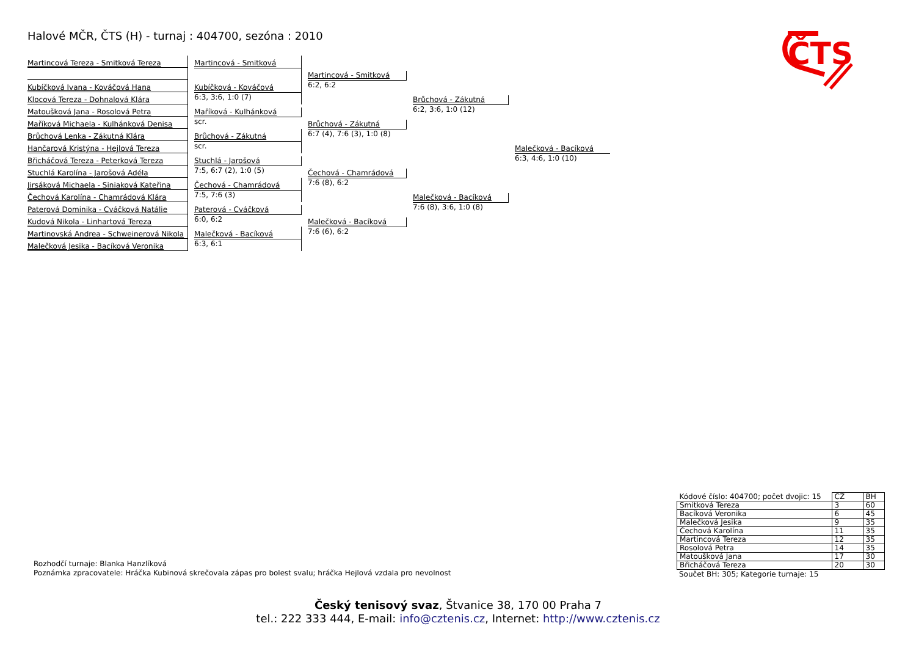Halové MČR, ČTS (H) - turnaj : 404700, sezóna : 2010
ČTS
Martincová Tereza - Smitková Tereza
Kubíčková Ivana - Kováčová Hana
Klocová Tereza - Dohnalová Klára
Matoušková Jana - Rosolová Petra
Maříková Michaela - Kulhánková Denisa
Brůchová Lenka - Zákutná Klára
Hančarová Kristýna - Hejlová Tereza
Břicháčová Tereza - Peterková Tereza
Stuchlá Karolína - Jarošová Adéla
Jirsáková Michaela - Siniaková Kateřina
Čechová Karolína - Chamrádová Klára
Paterová Dominika - Cváčková Natálie
Kudová Nikola - Linhartová Tereza
Martinovská Andrea - Schweinerová Nikola
Malečková Jesika - Bacíková Veronika
Martincová - Smitková
Kubíčková - Kováčová
6:3, 3:6, 1:0 (7)
Maříková - Kulhánková
scr.
Brůchová - Zákutná
scr.
Stuchlá - Jarošová
7:5, 6:7 (2), 1:0 (5)
Čechová - Chamrádová
7:5, 7:6 (3)
Paterová - Cváčková
6:0, 6:2
Malečková - Bacíková
6:3, 6:1
Martincová - Smitková
6:2, 6:2
Brůchová - Zákutná
6:7 (4), 7:6 (3), 1:0 (8)
Čechová - Chamrádová
7:6 (8), 6:2
Malečková - Bacíková
7:6 (6), 6:2
Brůchová - Zákutná
6:2, 3:6, 1:0 (12)
Malečková - Bacíková
7:6 (8), 3:6, 1:0 (8)
Malečková - Bacíková
6:3, 4:6, 1:0 (10)
Rozhodčí turnaje: Blanka Hanzlíková
Poznámka zpracovatele: Hráčka Kubinová skrečovala zápas pro bolest svalu; hráčka Hejlová vzdala pro nevolnost
| Kódové číslo: 404700; počet dvojic: 15 | CŽ | BH |
| Smitková Tereza | 3 | 60 |
| Bacíková Veronika | 6 | 45 |
| Malečková Jesika | 9 | 35 |
| Čechová Karolína | 11 | 35 |
| Martincová Tereza | 12 | 35 |
| Rosolová Petra | 14 | 35 |
| Matoušková Jana | 17 | 30 |
| Břicháčová Tereza | 20 | 30 |
Součet BH: 305; Kategorie turnaje: 15
Český tenisový svaz, Štvanice 38, 170 00 Praha 7
tel.: 222 333 444, E-mail: info@cztenis.cz, Internet: http://www.cztenis.cz